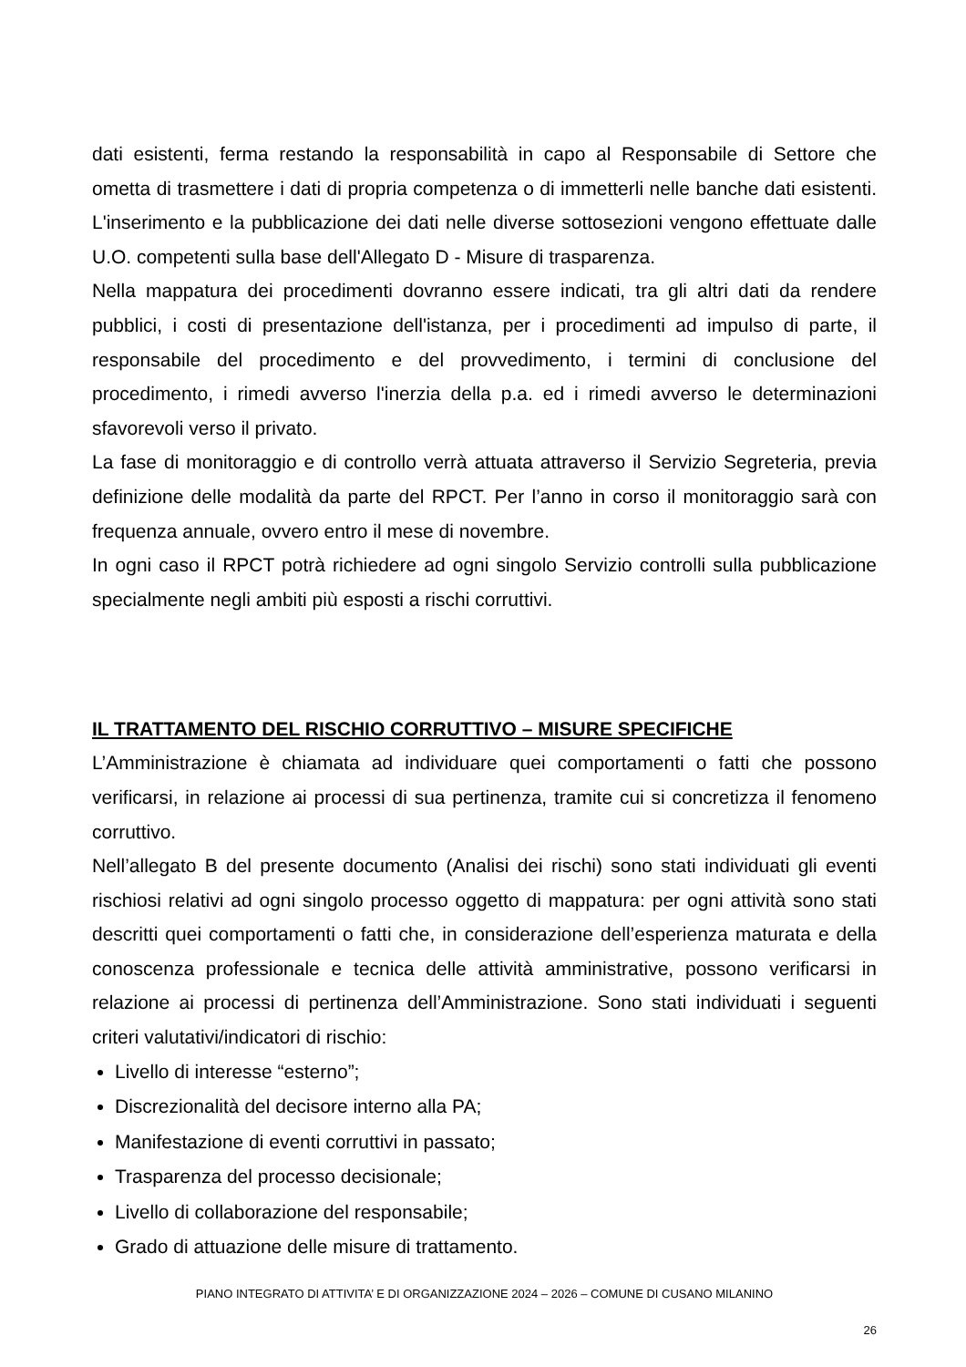dati esistenti, ferma restando la responsabilità in capo al Responsabile di Settore che ometta di trasmettere i dati di propria competenza o di immetterli nelle banche dati esistenti. L'inserimento e la pubblicazione dei dati nelle diverse sottosezioni vengono effettuate dalle U.O. competenti sulla base dell'Allegato D - Misure di trasparenza.
Nella mappatura dei procedimenti dovranno essere indicati, tra gli altri dati da rendere pubblici, i costi di presentazione dell'istanza, per i procedimenti ad impulso di parte, il responsabile del procedimento e del provvedimento, i termini di conclusione del procedimento, i rimedi avverso l'inerzia della p.a. ed i rimedi avverso le determinazioni sfavorevoli verso il privato.
La fase di monitoraggio e di controllo verrà attuata attraverso il Servizio Segreteria, previa definizione delle modalità da parte del RPCT. Per l’anno in corso il monitoraggio sarà con frequenza annuale, ovvero entro il mese di novembre.
In ogni caso il RPCT potrà richiedere ad ogni singolo Servizio controlli sulla pubblicazione specialmente negli ambiti più esposti a rischi corruttivi.
IL TRATTAMENTO DEL RISCHIO CORRUTTIVO – MISURE SPECIFICHE
L’Amministrazione è chiamata ad individuare quei comportamenti o fatti che possono verificarsi, in relazione ai processi di sua pertinenza, tramite cui si concretizza il fenomeno corruttivo.
Nell’allegato B del presente documento (Analisi dei rischi) sono stati individuati gli eventi rischiosi relativi ad ogni singolo processo oggetto di mappatura: per ogni attività sono stati descritti quei comportamenti o fatti che, in considerazione dell’esperienza maturata e della conoscenza professionale e tecnica delle attività amministrative, possono verificarsi in relazione ai processi di pertinenza dell’Amministrazione. Sono stati individuati i seguenti criteri valutativi/indicatori di rischio:
Livello di interesse “esterno”;
Discrezionalità del decisore interno alla PA;
Manifestazione di eventi corruttivi in passato;
Trasparenza del processo decisionale;
Livello di collaborazione del responsabile;
Grado di attuazione delle misure di trattamento.
PIANO INTEGRATO DI ATTIVITA’ E DI ORGANIZZAZIONE 2024 – 2026 – COMUNE DI CUSANO MILANINO
26